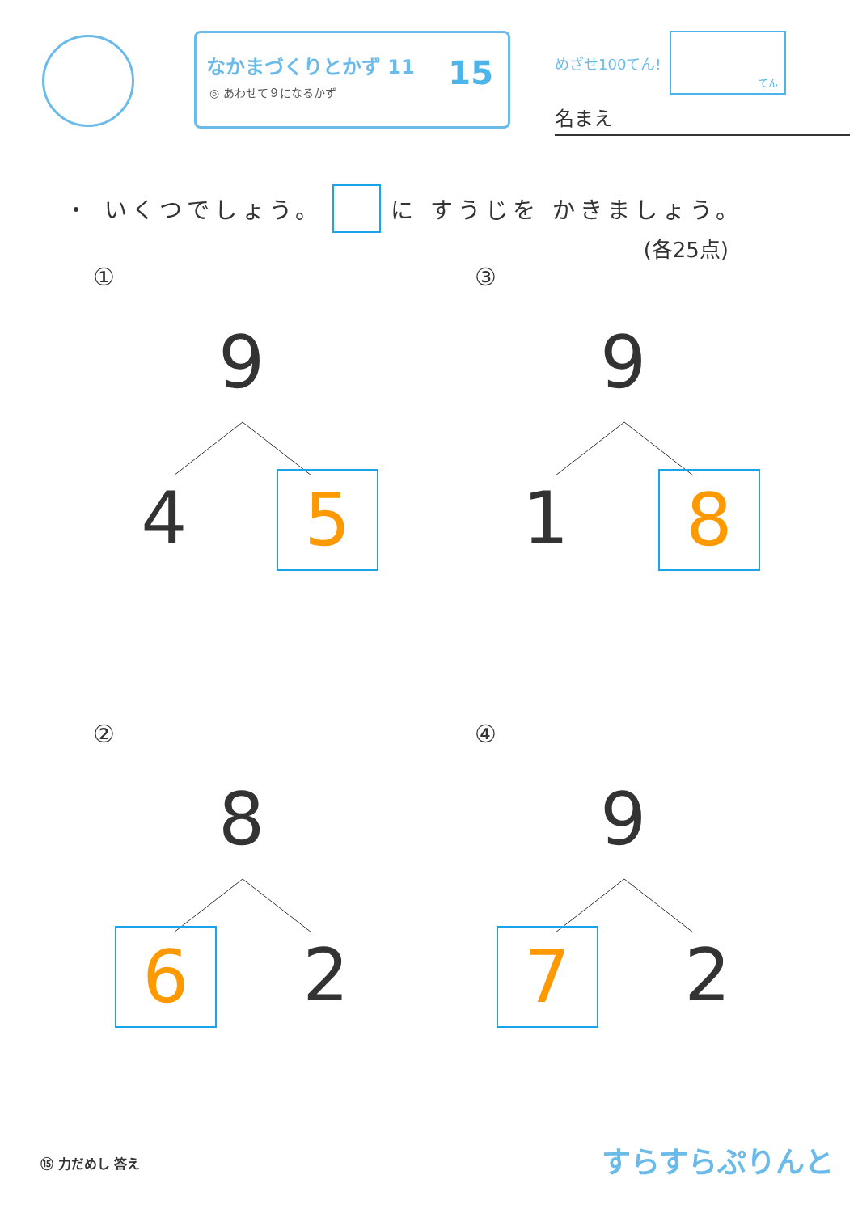なかまづくりとかず 11
◎ あわせて９になるかず
15
めざせ100てん!
てん
名まえ
・ いくつでしょう。 に すうじを かきましょう。
(各25点)
①
9
4 5
③
9
1 8
②
8
6 2
④
9
7 2
⑮ 力だめし 答え すらすらぷりんと